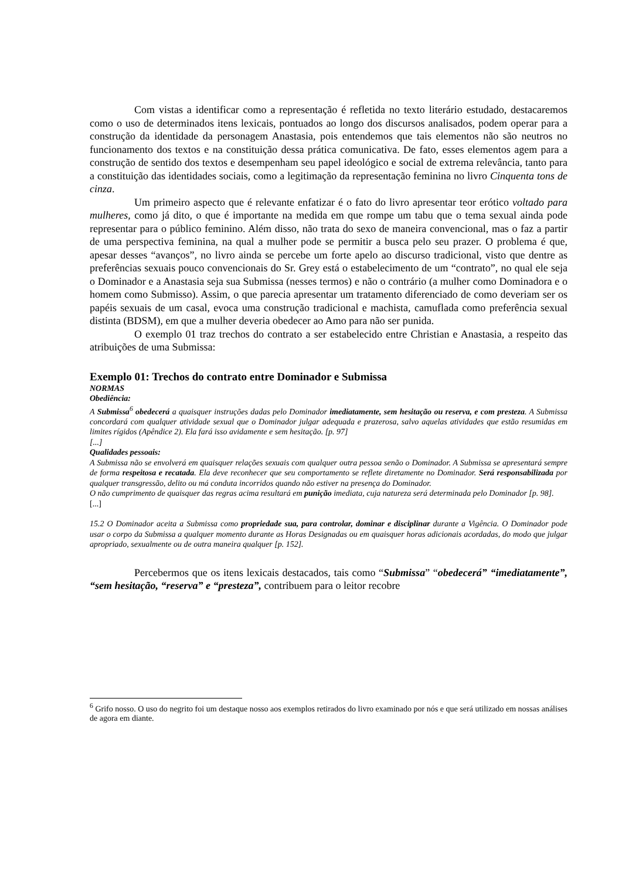Com vistas a identificar como a representação é refletida no texto literário estudado, destacaremos como o uso de determinados itens lexicais, pontuados ao longo dos discursos analisados, podem operar para a construção da identidade da personagem Anastasia, pois entendemos que tais elementos não são neutros no funcionamento dos textos e na constituição dessa prática comunicativa. De fato, esses elementos agem para a construção de sentido dos textos e desempenham seu papel ideológico e social de extrema relevância, tanto para a constituição das identidades sociais, como a legitimação da representação feminina no livro Cinquenta tons de cinza.
Um primeiro aspecto que é relevante enfatizar é o fato do livro apresentar teor erótico voltado para mulheres, como já dito, o que é importante na medida em que rompe um tabu que o tema sexual ainda pode representar para o público feminino. Além disso, não trata do sexo de maneira convencional, mas o faz a partir de uma perspectiva feminina, na qual a mulher pode se permitir a busca pelo seu prazer. O problema é que, apesar desses “avanços”, no livro ainda se percebe um forte apelo ao discurso tradicional, visto que dentre as preferências sexuais pouco convencionais do Sr. Grey está o estabelecimento de um “contrato”, no qual ele seja o Dominador e a Anastasia seja sua Submissa (nesses termos) e não o contrário (a mulher como Dominadora e o homem como Submisso). Assim, o que parecia apresentar um tratamento diferenciado de como deveriam ser os papéis sexuais de um casal, evoca uma construção tradicional e machista, camuflada como preferência sexual distinta (BDSM), em que a mulher deveria obedecer ao Amo para não ser punida.
O exemplo 01 traz trechos do contrato a ser estabelecido entre Christian e Anastasia, a respeito das atribuições de uma Submissa:
Exemplo 01: Trechos do contrato entre Dominador e Submissa
NORMAS
Obediência:
A Submissa<sup>6</sup> obedecerá a quaisquer instruções dadas pelo Dominador imediatamente, sem hesitação ou reserva, e com presteza. A Submissa concordará com qualquer atividade sexual que o Dominador julgar adequada e prazerosa, salvo aquelas atividades que estão resumidas em limites rígidos (Apêndice 2). Ela fará isso avidamente e sem hesitação. [p. 97]
[...]
Qualidades pessoais:
A Submissa não se envolverá em quaisquer relações sexuais com qualquer outra pessoa senão o Dominador. A Submissa se apresentará sempre de forma respeitosa e recatada. Ela deve reconhecer que seu comportamento se reflete diretamente no Dominador. Será responsabilizada por qualquer transgressão, delito ou má conduta incorridos quando não estiver na presença do Dominador.
O não cumprimento de quaisquer das regras acima resultará em punição imediata, cuja natureza será determinada pelo Dominador [p. 98].
[...]
15.2 O Dominador aceita a Submissa como propriedade sua, para controlar, dominar e disciplinar durante a Vigência. O Dominador pode usar o corpo da Submissa a qualquer momento durante as Horas Designadas ou em quaisquer horas adicionais acordadas, do modo que julgar apropriado, sexualmente ou de outra maneira qualquer [p. 152].
Percebermos que os itens lexicais destacados, tais como “Submissa” “obedecerá” “imediatamente”, “sem hesitação, “reserva” e “presteza”, contribuem para o leitor recobre
<sup>6</sup> Grifo nosso. O uso do negrito foi um destaque nosso aos exemplos retirados do livro examinado por nós e que será utilizado em nossas análises de agora em diante.